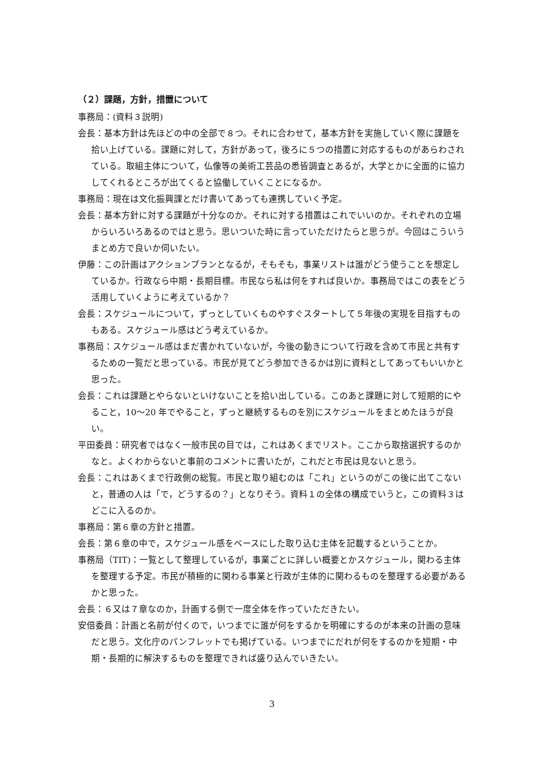（２）課題，方針，措置について
事務局：(資料３説明)
会長：基本方針は先ほどの中の全部で８つ。それに合わせて，基本方針を実施していく際に課題を拾い上げている。課題に対して，方針があって，後ろに５つの措置に対応するものがあらわされている。取組主体について，仏像等の美術工芸品の悉皆調査とあるが，大学とかに全面的に協力してくれるところが出てくると協働していくことになるか。
事務局：現在は文化振興課とだけ書いてあっても連携していく予定。
会長：基本方針に対する課題が十分なのか。それに対する措置はこれでいいのか。それぞれの立場からいろいろあるのではと思う。思いついた時に言っていただけたらと思うが。今回はこういうまとめ方で良いか伺いたい。
伊藤：この計画はアクションプランとなるが，そもそも，事業リストは誰がどう使うことを想定しているか。行政なら中期・長期目標。市民なら私は何をすれば良いか。事務局ではこの表をどう活用していくように考えているか？
会長：スケジュールについて，ずっとしていくものやすぐスタートして５年後の実現を目指すものもある。スケジュール感はどう考えているか。
事務局：スケジュール感はまだ書かれていないが，今後の動きについて行政を含めて市民と共有するための一覧だと思っている。市民が見てどう参加できるかは別に資料としてあってもいいかと思った。
会長：これは課題とやらないといけないことを拾い出している。このあと課題に対して短期的にやること，10〜20 年でやること，ずっと継続するものを別にスケジュールをまとめたほうが良い。
平田委員：研究者ではなく一般市民の目では，これはあくまでリスト。ここから取捨選択するのかなと。よくわからないと事前のコメントに書いたが，これだと市民は見ないと思う。
会長：これはあくまで行政側の総覧。市民と取り組むのは「これ」というのがこの後に出てこないと，普通の人は「で，どうするの？」となりそう。資料１の全体の構成でいうと，この資料３はどこに入るのか。
事務局：第６章の方針と措置。
会長：第６章の中で，スケジュール感をベースにした取り込む主体を記載するということか。
事務局（TIT)：一覧として整理しているが，事業ごとに詳しい概要とかスケジュール，関わる主体を整理する予定。市民が積極的に関わる事業と行政が主体的に関わるものを整理する必要があるかと思った。
会長：６又は７章なのか，計画する側で一度全体を作っていただきたい。
安倍委員：計画と名前が付くので，いつまでに誰が何をするかを明確にするのが本来の計画の意味だと思う。文化庁のパンフレットでも掲げている。いつまでにだれが何をするのかを短期・中期・長期的に解決するものを整理できれば盛り込んでいきたい。
3